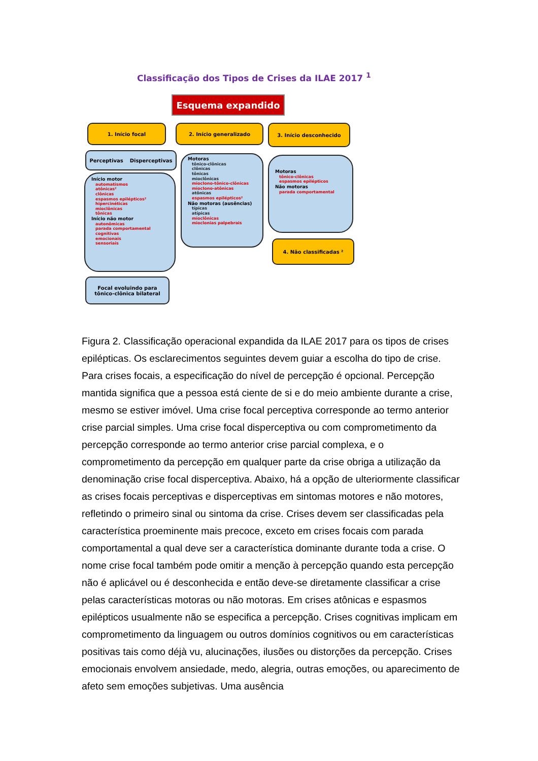Classificação dos Tipos de Crises da ILAE 2017 <sup>1</sup>
Esquema expandido
1. Início focal 2. Início generalizado 3. Início desconhecido
Perceptivas Disperceptivas
Início motor
automatismos
atônicas²
clônicas
espasmos epilépticos²
hipercinéticas
mioclônicas
tônicas
Início não motor
autonômicas
parada comportamental
cognitivas
emocionais
sensoriais
Motoras
tônico-clônicas
clônicas
tônicas
mioclônicas
miocIono-tônico-clônicas
miocIono-atônicas
atônicas
espasmos epilépticos²
Não motoras (ausências)
típicas
atípicas
mioclônicas
mioclonias palpebrais
Motoras
tônico-clônicas
espasmos epilépticos
Não motoras
parada comportamental
4. Não classificadas ²
Focal evoluindo para
tônico-clônica bilateral
Figura 2. Classificação operacional expandida da ILAE 2017 para os tipos de crises epilépticas. Os esclarecimentos seguintes devem guiar a escolha do tipo de crise. Para crises focais, a especificação do nível de percepção é opcional. Percepção mantida significa que a pessoa está ciente de si e do meio ambiente durante a crise, mesmo se estiver imóvel. Uma crise focal perceptiva corresponde ao termo anterior crise parcial simples. Uma crise focal disperceptiva ou com comprometimento da percepção corresponde ao termo anterior crise parcial complexa, e o comprometimento da percepção em qualquer parte da crise obriga a utilização da denominação crise focal disperceptiva. Abaixo, há a opção de ulteriormente classificar as crises focais perceptivas e disperceptivas em sintomas motores e não motores, refletindo o primeiro sinal ou sintoma da crise. Crises devem ser classificadas pela característica proeminente mais precoce, exceto em crises focais com parada comportamental a qual deve ser a característica dominante durante toda a crise. O nome crise focal também pode omitir a menção à percepção quando esta percepção não é aplicável ou é desconhecida e então deve-se diretamente classificar a crise pelas características motoras ou não motoras. Em crises atônicas e espasmos epilépticos usualmente não se especifica a percepção. Crises cognitivas implicam em comprometimento da linguagem ou outros domínios cognitivos ou em características positivas tais como déjà vu, alucinações, ilusões ou distorções da percepção. Crises emocionais envolvem ansiedade, medo, alegria, outras emoções, ou aparecimento de afeto sem emoções subjetivas. Uma ausência